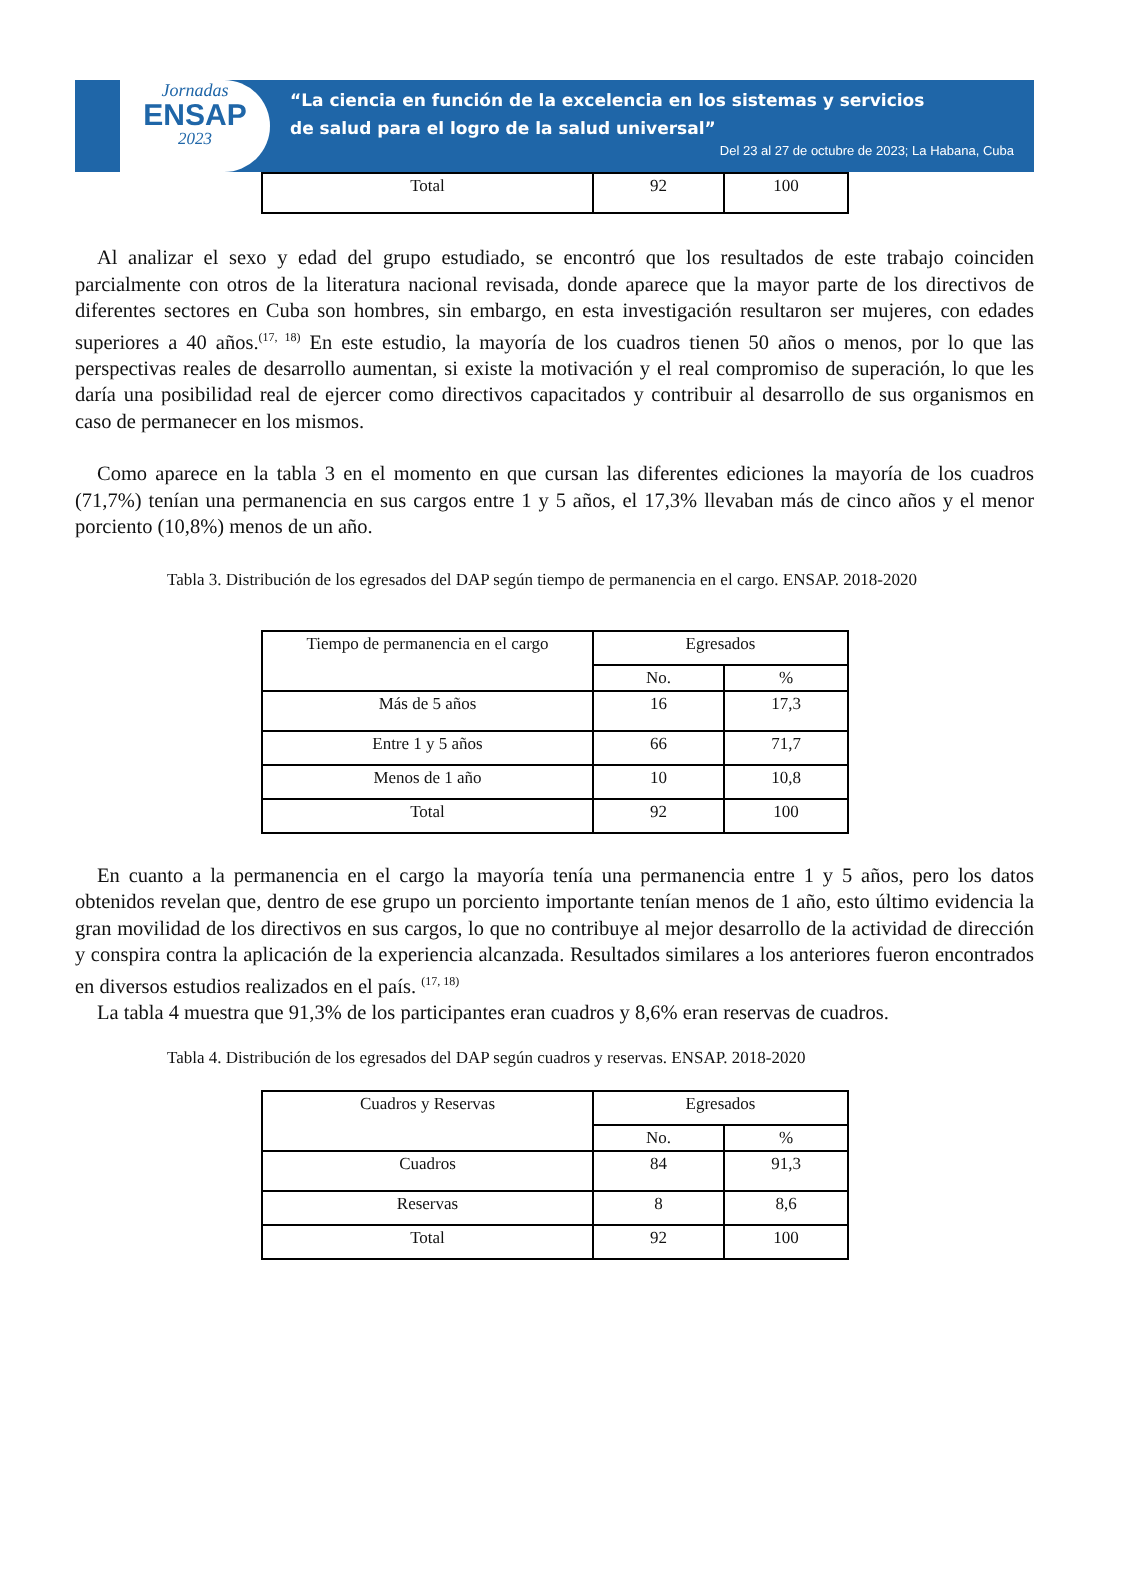Jornadas
ENSAP
2023
“La ciencia en función de la excelencia en los sistemas y servicios
de salud para el logro de la salud universal”
Del 23 al 27 de octubre de 2023; La Habana, Cuba
| Total | 92 | 100 |
Al analizar el sexo y edad del grupo estudiado, se encontró que los resultados de este trabajo coinciden parcialmente con otros de la literatura nacional revisada, donde aparece que la mayor parte de los directivos de diferentes sectores en Cuba son hombres, sin embargo, en esta investigación resultaron ser mujeres, con edades superiores a 40 años.<sup>(17, 18)</sup> En este estudio, la mayoría de los cuadros tienen 50 años o menos, por lo que las perspectivas reales de desarrollo aumentan, si existe la motivación y el real compromiso de superación, lo que les daría una posibilidad real de ejercer como directivos capacitados y contribuir al desarrollo de sus organismos en caso de permanecer en los mismos.
Como aparece en la tabla 3 en el momento en que cursan las diferentes ediciones la mayoría de los cuadros (71,7%) tenían una permanencia en sus cargos entre 1 y 5 años, el 17,3% llevaban más de cinco años y el menor porciento (10,8%) menos de un año.
Tabla 3. Distribución de los egresados del DAP según tiempo de permanencia en el cargo. ENSAP. 2018-2020
| Tiempo de permanencia en el cargo | Egresados | |
| --- | --- | --- |
| | No. | % |
| Más de 5 años | 16 | 17,3 |
| Entre 1 y 5 años | 66 | 71,7 |
| Menos de 1 año | 10 | 10,8 |
| Total | 92 | 100 |
En cuanto a la permanencia en el cargo la mayoría tenía una permanencia entre 1 y 5 años, pero los datos obtenidos revelan que, dentro de ese grupo un porciento importante tenían menos de 1 año, esto último evidencia la gran movilidad de los directivos en sus cargos, lo que no contribuye al mejor desarrollo de la actividad de dirección y conspira contra la aplicación de la experiencia alcanzada. Resultados similares a los anteriores fueron encontrados en diversos estudios realizados en el país. <sup>(17, 18)</sup>
La tabla 4 muestra que 91,3% de los participantes eran cuadros y 8,6% eran reservas de cuadros.
Tabla 4. Distribución de los egresados del DAP según cuadros y reservas. ENSAP. 2018-2020
| Cuadros y Reservas | Egresados | |
| --- | --- | --- |
| | No. | % |
| Cuadros | 84 | 91,3 |
| Reservas | 8 | 8,6 |
| Total | 92 | 100 |